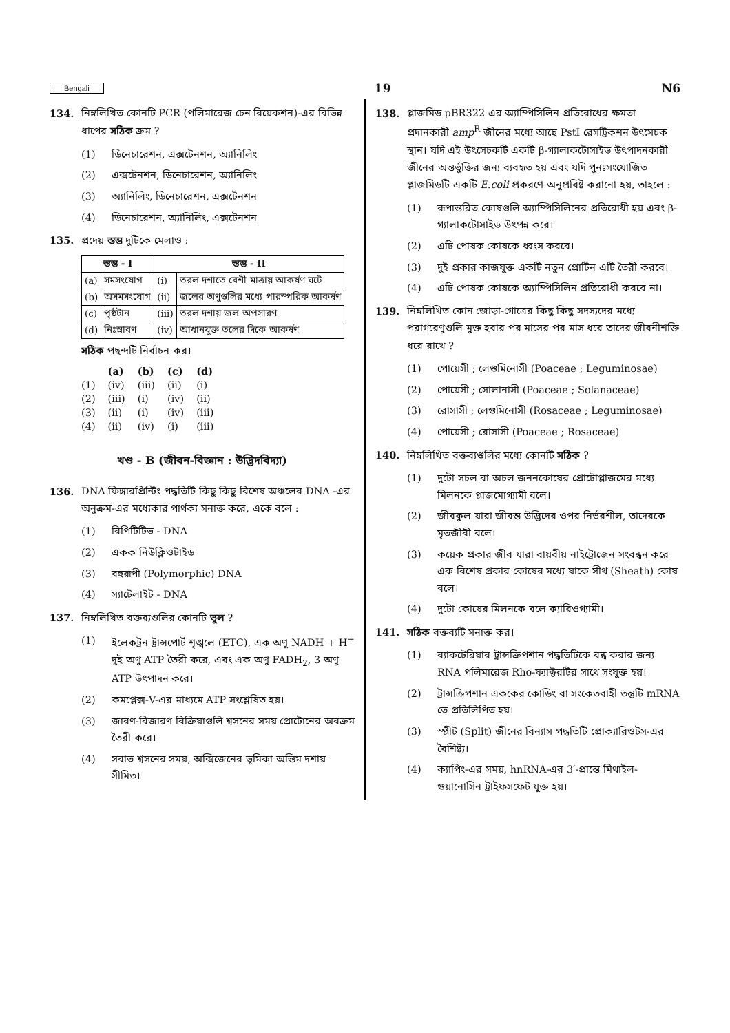Bengali 19 N6
134. নিম্নলিখিত কোনটি PCR (পলিমারেজ চেন রিয়েকশন)-এর বিভিন্ন ধাপের সঠিক ক্রম ?
(1) ডিনেচারেশন, এক্সটেনশন, অ্যানিলিং
(2) এক্সটেনশন, ডিনেচারেশন, অ্যানিলিং
(3) অ্যানিলিং, ডিনেচারেশন, এক্সটেনশন
(4) ডিনেচারেশন, অ্যানিলিং, এক্সটেনশন
135. প্রদেয় স্তম্ভ দুটিকে মেলাও :
| স্তম্ভ - I | | স্তম্ভ - II | |
| --- | --- | --- | --- |
| (a) | সমসংযোগ | (i) | তরল দশাতে বেশী মাত্রায় আকর্ষণ ঘটে |
| (b) | অসমসংযোগ | (ii) | জলের অণুগুলির মধ্যে পারস্পরিক আকর্ষণ |
| (c) | পৃষ্ঠটান | (iii) | তরল দশায় জল অপসারণ |
| (d) | নিঃস্রাবণ | (iv) | আধানযুক্ত তলের দিকে আকর্ষণ |
সঠিক পছন্দটি নির্বাচন কর।
| | (a) | (b) | (c) | (d) |
| --- | --- | --- | --- | --- |
| (1) | (iv) | (iii) | (ii) | (i) |
| (2) | (iii) | (i) | (iv) | (ii) |
| (3) | (ii) | (i) | (iv) | (iii) |
| (4) | (ii) | (iv) | (i) | (iii) |
খণ্ড - B (জীবন-বিজ্ঞান : উদ্ভিদবিদ্যা)
136. DNA ফিঙ্গারপ্রিন্টিং পদ্ধতিটি কিছু কিছু বিশেষ অঞ্চলের DNA -এর অনুক্রম-এর মধ্যেকার পার্থক্য সনাক্ত করে, একে বলে :
(1) রিপিটিটিভ - DNA
(2) একক নিউক্লিওটাইড
(3) বহুরূপী (Polymorphic) DNA
(4) স্যাটেলাইট - DNA
137. নিম্নলিখিত বক্তব্যগুলির কোনটি ভুল ?
(1) ইলেকট্রন ট্রান্সপোর্ট শৃঙ্খলে (ETC), এক অণু NADH + H<sup>+</sup> দুই অণু ATP তৈরী করে, এবং এক অণু FADH<sub>2</sub>, 3 অণু ATP উৎপাদন করে।
(2) কমপ্লেক্স-V-এর মাধ্যমে ATP সংশ্লেষিত হয়।
(3) জারণ-বিজারণ বিক্রিয়াগুলি শ্বসনের সময় প্রোটোনের অবক্রম তৈরী করে।
(4) সবাত শ্বসনের সময়, অক্সিজেনের ভূমিকা অন্তিম দশায় সীমিত।
138. প্লাজমিড pBR322 এর অ্যাম্পিসিলিন প্রতিরোধের ক্ষমতা প্রদানকারী amp<sup>R</sup> জীনের মধ্যে আছে PstI রেসট্রিকশন উৎসেচক স্থান। যদি এই উৎসেচকটি একটি β-গ্যালাকটোসাইড উৎপাদনকারী জীনের অন্তর্ভুক্তির জন্য ব্যবহৃত হয় এবং যদি পুনঃসংযোজিত প্লাজমিডটি একটি E.coli প্রকরণে অনুপ্রবিষ্ট করানো হয়, তাহলে :
(1) রূপান্তরিত কোষগুলি অ্যাম্পিসিলিনের প্রতিরোধী হয় এবং β-গ্যালাকটোসাইড উৎপন্ন করে।
(2) এটি পোষক কোষকে ধ্বংস করবে।
(3) দুই প্রকার কাজযুক্ত একটি নতুন প্রোটিন এটি তৈরী করবে।
(4) এটি পোষক কোষকে অ্যাম্পিসিলিন প্রতিরোধী করবে না।
139. নিম্নলিখিত কোন জোড়া-গোত্রের কিছু কিছু সদস্যদের মধ্যে পরাগরেণুগুলি মুক্ত হবার পর মাসের পর মাস ধরে তাদের জীবনীশক্তি ধরে রাখে ?
(1) পোয়েসী ; লেগুমিনোসী (Poaceae ; Leguminosae)
(2) পোয়েসী ; সোলানাসী (Poaceae ; Solanaceae)
(3) রোসাসী ; লেগুমিনোসী (Rosaceae ; Leguminosae)
(4) পোয়েসী ; রোসাসী (Poaceae ; Rosaceae)
140. নিম্নলিখিত বক্তব্যগুলির মধ্যে কোনটি সঠিক ?
(1) দুটো সচল বা অচল জননকোষের প্রোটোপ্লাজমের মধ্যে মিলনকে প্লাজমোগ্যামী বলে।
(2) জীবকুল যারা জীবন্ত উদ্ভিদের ওপর নির্ভরশীল, তাদেরকে মৃতজীবী বলে।
(3) কয়েক প্রকার জীব যারা বায়বীয় নাইট্রোজেন সংবন্ধন করে এক বিশেষ প্রকার কোষের মধ্যে যাকে সীথ (Sheath) কোষ বলে।
(4) দুটো কোষের মিলনকে বলে ক্যারিওগ্যামী।
141. সঠিক বক্তব্যটি সনাক্ত কর।
(1) ব্যাকটেরিয়ার ট্রান্সক্রিপশান পদ্ধতিটিকে বন্ধ করার জন্য RNA পলিমারেজ Rho-ফ্যাক্টরটির সাথে সংযুক্ত হয়।
(2) ট্রান্সক্রিপশান এককের কোডিং বা সংকেতবাহী তন্তুটি mRNA তে প্রতিলিপিত হয়।
(3) স্প্লীট (Split) জীনের বিন্যাস পদ্ধতিটি প্রোক্যারিওটস-এর বৈশিষ্ট্য।
(4) ক্যাপিং-এর সময়, hnRNA-এর 3′-প্রান্তে মিথাইল-গুয়ানোসিন ট্রাইফসফেট যুক্ত হয়।